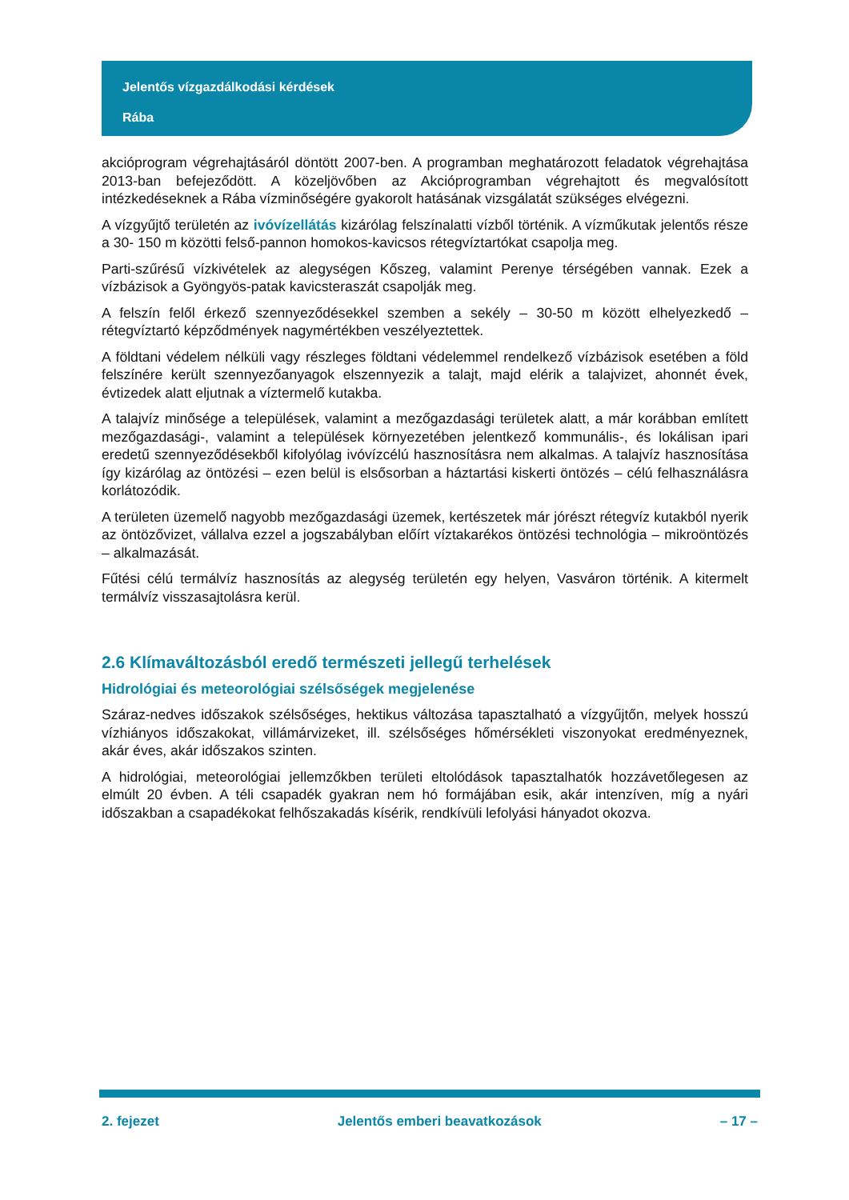Jelentős vízgazdálkodási kérdések
Rába
akcióprogram végrehajtásáról döntött 2007-ben. A programban meghatározott feladatok végrehajtása 2013-ban befejeződött. A közeljövőben az Akcióprogramban végrehajtott és megvalósított intézkedéseknek a Rába vízminőségére gyakorolt hatásának vizsgálatát szükséges elvégezni.
A vízgyűjtő területén az ivóvízellátás kizárólag felszínalatti vízből történik. A vízműkutak jelentős része a 30- 150 m közötti felső-pannon homokos-kavicsos rétegvíztartókat csapolja meg.
Parti-szűrésű vízkivételek az alegységen Kőszeg, valamint Perenye térségében vannak. Ezek a vízbázisok a Gyöngyös-patak kavicsteraszát csapolják meg.
A felszín felől érkező szennyeződésekkel szemben a sekély – 30-50 m között elhelyezkedő – rétegvíztartó képződmények nagymértékben veszélyeztettek.
A földtani védelem nélküli vagy részleges földtani védelemmel rendelkező vízbázisok esetében a föld felszínére került szennyezőanyagok elszennyezik a talajt, majd elérik a talajvizet, ahonnét évek, évtizedek alatt eljutnak a víztermelő kutakba.
A talajvíz minősége a települések, valamint a mezőgazdasági területek alatt, a már korábban említett mezőgazdasági-, valamint a települések környezetében jelentkező kommunális-, és lokálisan ipari eredetű szennyeződésekből kifolyólag ivóvízcélú hasznosításra nem alkalmas. A talajvíz hasznosítása így kizárólag az öntözési – ezen belül is elsősorban a háztartási kiskerti öntözés – célú felhasználásra korlátozódik.
A területen üzemelő nagyobb mezőgazdasági üzemek, kertészetek már jórészt rétegvíz kutakból nyerik az öntözővizet, vállalva ezzel a jogszabályban előírt víztakarékos öntözési technológia – mikroöntözés – alkalmazását.
Fűtési célú termálvíz hasznosítás az alegység területén egy helyen, Vasváron történik. A kitermelt termálvíz visszasajtolásra kerül.
2.6 Klímaváltozásból eredő természeti jellegű terhelések
Hidrológiai és meteorológiai szélsőségek megjelenése
Száraz-nedves időszakok szélsőséges, hektikus változása tapasztalható a vízgyűjtőn, melyek hosszú vízhiányos időszakokat, villámárvizeket, ill. szélsőséges hőmérsékleti viszonyokat eredményeznek, akár éves, akár időszakos szinten.
A hidrológiai, meteorológiai jellemzőkben területi eltolódások tapasztalhatók hozzávetőlegesen az elmúlt 20 évben. A téli csapadék gyakran nem hó formájában esik, akár intenzíven, míg a nyári időszakban a csapadékokat felhőszakadás kísérik, rendkívüli lefolyási hányadot okozva.
2. fejezet Jelentős emberi beavatkozások – 17 –